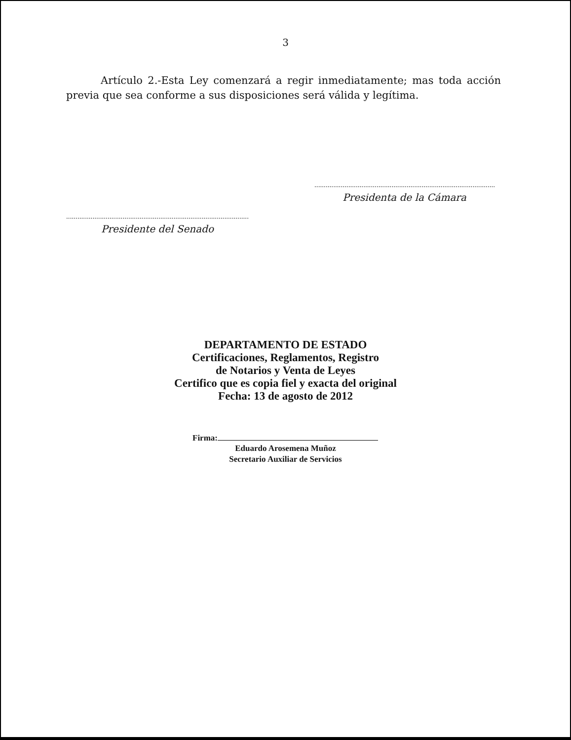3
Artículo 2.-Esta Ley comenzará a regir inmediatamente; mas toda acción previa que sea conforme a sus disposiciones será válida y legítima.
..................................................................................................................
Presidenta de la Cámara
..................................................................................................................
Presidente del Senado
DEPARTAMENTO DE ESTADO
Certificaciones, Reglamentos, Registro
de Notarios y Venta de Leyes
Certifico que es copia fiel y exacta del original
Fecha: 13 de agosto de 2012
Firma:
Eduardo Arosemena Muñoz
Secretario Auxiliar de Servicios